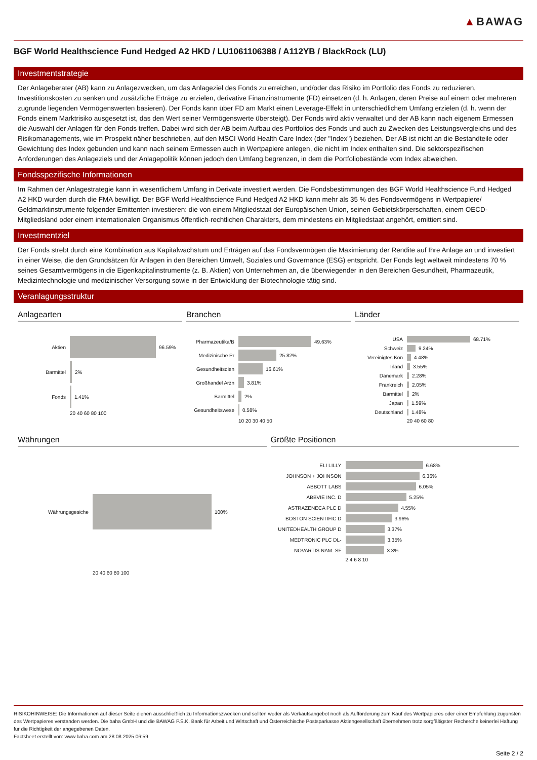▲BAWAG
BGF World Healthscience Fund Hedged A2 HKD / LU1061106388 / A112YB / BlackRock (LU)
Investmentstrategie
Der Anlageberater (AB) kann zu Anlagezwecken, um das Anlageziel des Fonds zu erreichen, und/oder das Risiko im Portfolio des Fonds zu reduzieren, Investitionskosten zu senken und zusätzliche Erträge zu erzielen, derivative Finanzinstrumente (FD) einsetzen (d. h. Anlagen, deren Preise auf einem oder mehreren zugrunde liegenden Vermögenswerten basieren). Der Fonds kann über FD am Markt einen Leverage-Effekt in unterschiedlichem Umfang erzielen (d. h. wenn der Fonds einem Marktrisiko ausgesetzt ist, das den Wert seiner Vermögenswerte übersteigt). Der Fonds wird aktiv verwaltet und der AB kann nach eigenem Ermessen die Auswahl der Anlagen für den Fonds treffen. Dabei wird sich der AB beim Aufbau des Portfolios des Fonds und auch zu Zwecken des Leistungsvergleichs und des Risikomanagements, wie im Prospekt näher beschrieben, auf den MSCI World Health Care Index (der "Index") beziehen. Der AB ist nicht an die Bestandteile oder Gewichtung des Index gebunden und kann nach seinem Ermessen auch in Wertpapiere anlegen, die nicht im Index enthalten sind. Die sektorspezifischen Anforderungen des Anlageziels und der Anlagepolitik können jedoch den Umfang begrenzen, in dem die Portfoliobestände vom Index abweichen.
Fondsspezifische Informationen
Im Rahmen der Anlagestrategie kann in wesentlichem Umfang in Derivate investiert werden. Die Fondsbestimmungen des BGF World Healthscience Fund Hedged A2 HKD wurden durch die FMA bewilligt. Der BGF World Healthscience Fund Hedged A2 HKD kann mehr als 35 % des Fondsvermögens in Wertpapiere/ Geldmarktinstrumente folgender Emittenten investieren: die von einem Mitgliedstaat der Europäischen Union, seinen Gebietskörperschaften, einem OECD-Mitgliedsland oder einem internationalen Organismus öffentlich-rechtlichen Charakters, dem mindestens ein Mitgliedstaat angehört, emittiert sind.
Investmentziel
Der Fonds strebt durch eine Kombination aus Kapitalwachstum und Erträgen auf das Fondsvermögen die Maximierung der Rendite auf Ihre Anlage an und investiert in einer Weise, die den Grundsätzen für Anlagen in den Bereichen Umwelt, Soziales und Governance (ESG) entspricht. Der Fonds legt weltweit mindestens 70 % seines Gesamtvermögens in die Eigenkapitalinstrumente (z. B. Aktien) von Unternehmen an, die überwiegender in den Bereichen Gesundheit, Pharmazeutik, Medizintechnologie und medizinischer Versorgung sowie in der Entwicklung der Biotechnologie tätig sind.
Veranlagungsstruktur
Anlagearten
Aktien 96.59%
Barmittel 2%
Fonds 1.41%
20 40 60 80 100
Branchen
Pharmazeutika/B 49.63%
Medizinische Pr 25.82%
Gesundheitsdien 16.61%
Großhandel Arzn 3.81%
Barmittel 2%
Gesundheitswese 0.58%
10 20 30 40 50
Länder
USA 68.71%
Schweiz 9.24%
Vereinigtes Kön 4.48%
Irland 3.55%
Dänemark 2.28%
Frankreich 2.05%
Barmittel 2%
Japan 1.59%
Deutschland 1.48%
20 40 60 80
Währungen
Währungsgesiche 100%
20 40 60 80 100
Größte Positionen
ELI LILLY 6.68%
JOHNSON + JOHNSON 6.36%
ABBOTT LABS 6.05%
ABBVIE INC. D 5.25%
ASTRAZENECA PLC D 4.55%
BOSTON SCIENTIFIC D 3.96%
UNITEDHEALTH GROUP D 3.37%
MEDTRONIC PLC DL- 3.35%
NOVARTIS NAM. SF 3.3%
2 4 6 8 10
RISIKOHINWEISE: Die Informationen auf dieser Seite dienen ausschließlich zu Informationszwecken und sollten weder als Verkaufsangebot noch als Aufforderung zum Kauf des Wertpapieres oder einer Empfehlung zugunsten des Wertpapieres verstanden werden. Die baha GmbH und die BAWAG P.S.K. Bank für Arbeit und Wirtschaft und Österreichische Postsparkasse Aktiengesellschaft übernehmen trotz sorgfältigster Recherche keinerlei Haftung für die Richtigkeit der angegebenen Daten.
Factsheet erstellt von: www.baha.com am 28.08.2025 06:59
Seite 2 / 2